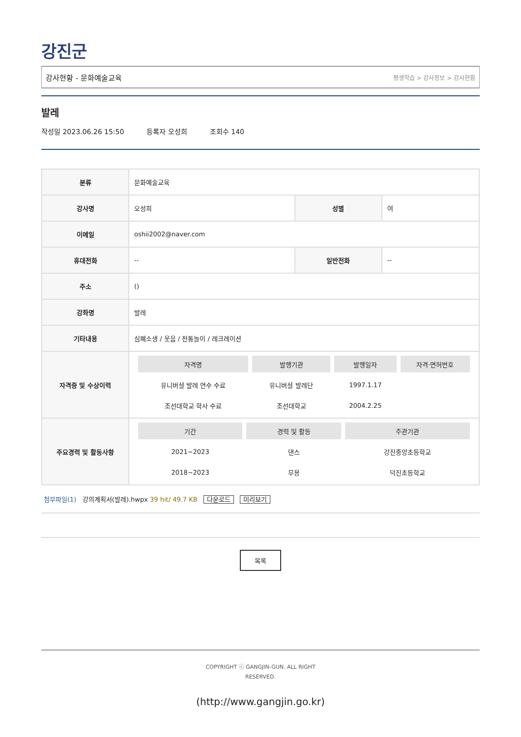강진군
강사현황 - 문화예술교육 평생학습 > 강사정보 > 강사현황
발레
작성일 2023.06.26 15:50 등록자 오성희 조회수 140
| 분류 | 문화예술교육 | | |
| 강사명 | 오성희 | 성별 | 여 |
| 이메일 | oshii2002@naver.com | | |
| 휴대전화 | -- | 일반전화 | -- |
| 주소 | () | | |
| 강좌명 | 발레 | | |
| 기타내용 | 심폐소생 / 웃음 / 전통놀이 / 레크레이션 | | |
| 자격증 및 수상이력 | / 자격명 / 발행기관 / 발행일자 / 자격·면허번호 / / --- / --- / --- / --- / / 유니버셜 발레 연수 수료 / 유니버셜 발레단 / 1997.1.17 / / / 조선대학교 학사 수료 / 조선대학교 / 2004.2.25 / / | | |
| 주요경력 및 활동사항 | / 기간 / 경력 및 활동 / 주관기관 / / --- / --- / --- / / 2021~2023 / 댄스 / 강진중앙초등학교 / / 2018~2023 / 무용 / 덕진초등학교 / | | |
첨부파일(1) 강의계획서(발레).hwpx 39 hit/ 49.7 KB 다운로드 미리보기
목록
COPYRIGHT ⓒ GANGJIN-GUN. ALL RIGHT
RESERVED.
(http://www.gangjin.go.kr)